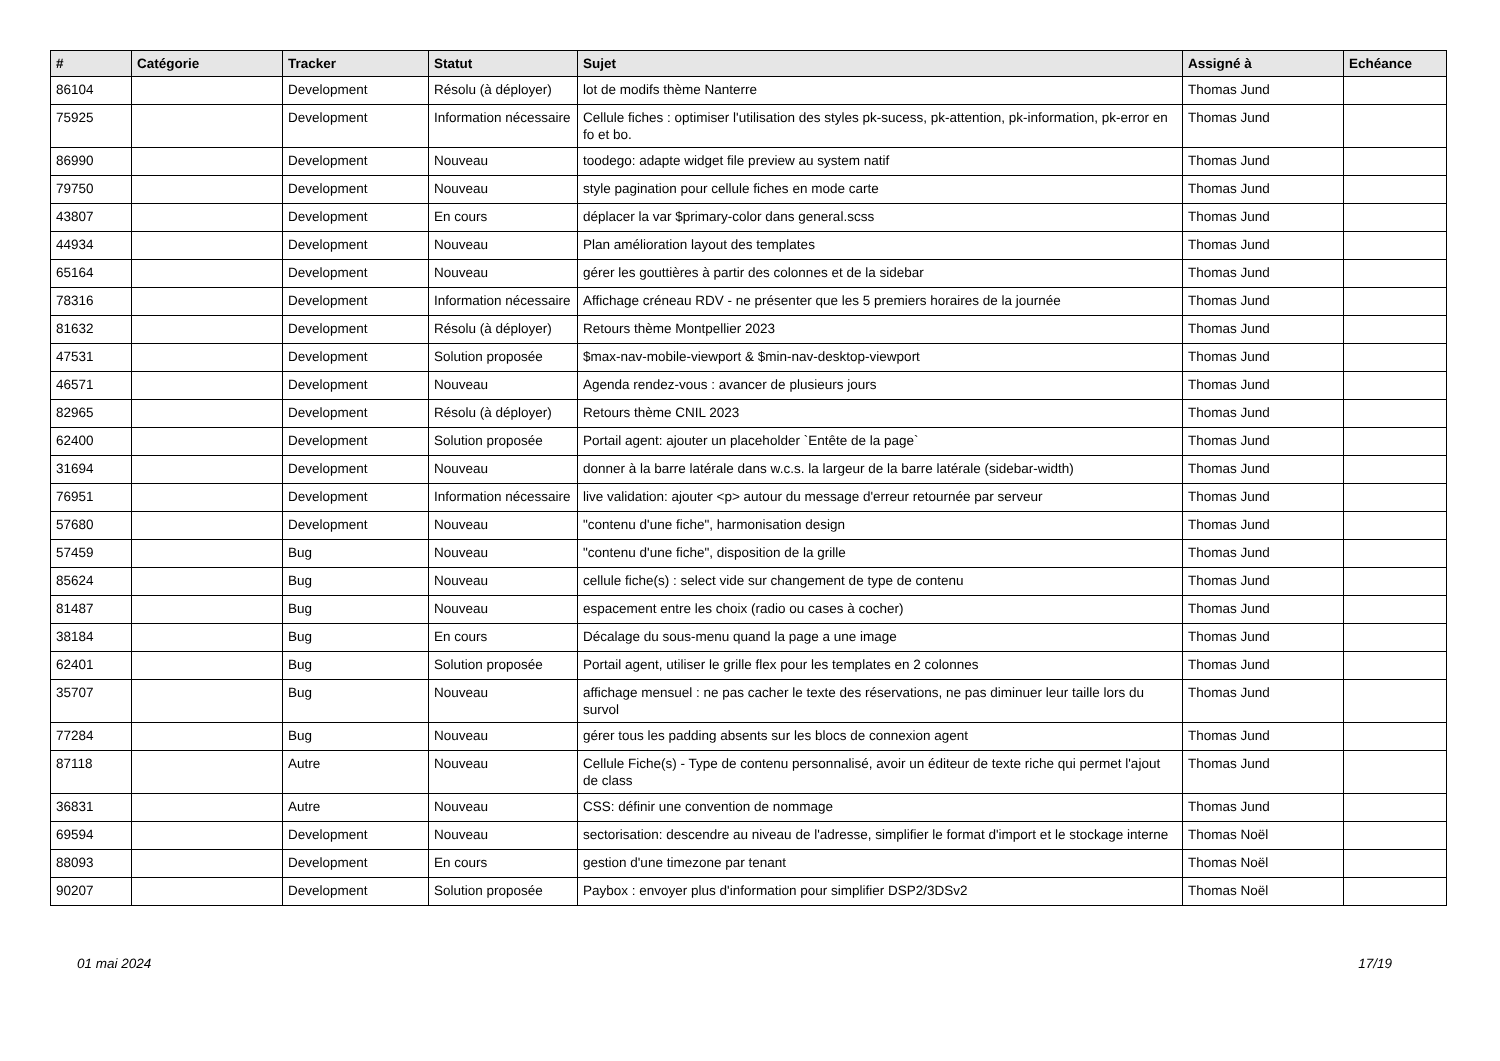| # | Catégorie | Tracker | Statut | Sujet | Assigné à | Echéance |
| --- | --- | --- | --- | --- | --- | --- |
| 86104 | | Development | Résolu (à déployer) | lot de modifs thème Nanterre | Thomas Jund | |
| 75925 | | Development | Information nécessaire | Cellule fiches : optimiser l'utilisation des styles pk-sucess, pk-attention, pk-information, pk-error en fo et bo. | Thomas Jund | |
| 86990 | | Development | Nouveau | toodego: adapte widget file preview au system natif | Thomas Jund | |
| 79750 | | Development | Nouveau | style pagination pour cellule fiches en mode carte | Thomas Jund | |
| 43807 | | Development | En cours | déplacer la var $primary-color dans general.scss | Thomas Jund | |
| 44934 | | Development | Nouveau | Plan amélioration layout des templates | Thomas Jund | |
| 65164 | | Development | Nouveau | gérer les gouttières à partir des colonnes et de la sidebar | Thomas Jund | |
| 78316 | | Development | Information nécessaire | Affichage créneau RDV - ne présenter que les 5 premiers horaires de la journée | Thomas Jund | |
| 81632 | | Development | Résolu (à déployer) | Retours thème Montpellier 2023 | Thomas Jund | |
| 47531 | | Development | Solution proposée | $max-nav-mobile-viewport & $min-nav-desktop-viewport | Thomas Jund | |
| 46571 | | Development | Nouveau | Agenda rendez-vous : avancer de plusieurs jours | Thomas Jund | |
| 82965 | | Development | Résolu (à déployer) | Retours thème CNIL 2023 | Thomas Jund | |
| 62400 | | Development | Solution proposée | Portail agent: ajouter un placeholder `Entête de la page` | Thomas Jund | |
| 31694 | | Development | Nouveau | donner à la barre latérale dans w.c.s. la largeur de la barre latérale (sidebar-width) | Thomas Jund | |
| 76951 | | Development | Information nécessaire | live validation: ajouter <p> autour du message d'erreur retournée par serveur | Thomas Jund | |
| 57680 | | Development | Nouveau | "contenu d'une fiche", harmonisation design | Thomas Jund | |
| 57459 | | Bug | Nouveau | "contenu d'une fiche", disposition de la grille | Thomas Jund | |
| 85624 | | Bug | Nouveau | cellule fiche(s) : select vide sur changement de type de contenu | Thomas Jund | |
| 81487 | | Bug | Nouveau | espacement entre les choix (radio ou cases à cocher) | Thomas Jund | |
| 38184 | | Bug | En cours | Décalage du sous-menu quand la page a une image | Thomas Jund | |
| 62401 | | Bug | Solution proposée | Portail agent, utiliser le grille flex pour les templates en 2 colonnes | Thomas Jund | |
| 35707 | | Bug | Nouveau | affichage mensuel : ne pas cacher le texte des réservations, ne pas diminuer leur taille lors du survol | Thomas Jund | |
| 77284 | | Bug | Nouveau | gérer tous les padding absents sur les blocs de connexion agent | Thomas Jund | |
| 87118 | | Autre | Nouveau | Cellule Fiche(s) - Type de contenu personnalisé, avoir un éditeur de texte riche qui permet l'ajout de class | Thomas Jund | |
| 36831 | | Autre | Nouveau | CSS: définir une convention de nommage | Thomas Jund | |
| 69594 | | Development | Nouveau | sectorisation: descendre au niveau de l'adresse, simplifier le format d'import et le stockage interne | Thomas Noël | |
| 88093 | | Development | En cours | gestion d'une timezone par tenant | Thomas Noël | |
| 90207 | | Development | Solution proposée | Paybox : envoyer plus d'information pour simplifier DSP2/3DSv2 | Thomas Noël | |
01 mai 2024 17/19